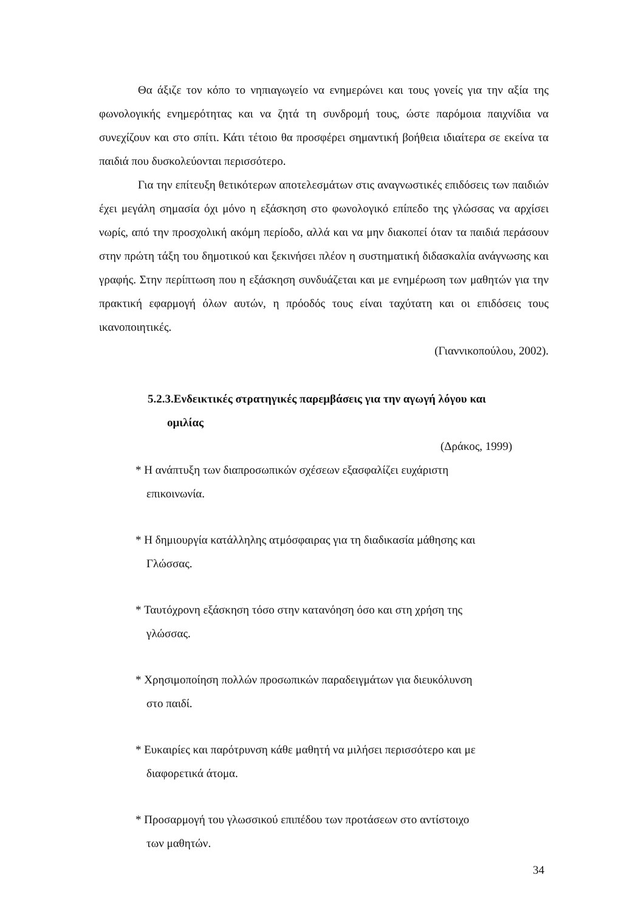Θα άξιζε τον κόπο το νηπιαγωγείο να ενημερώνει και τους γονείς για την αξία της φωνολογικής ενημερότητας και να ζητά τη συνδρομή τους, ώστε παρόμοια παιχνίδια να συνεχίζουν και στο σπίτι. Κάτι τέτοιο θα προσφέρει σημαντική βοήθεια ιδιαίτερα σε εκείνα τα παιδιά που δυσκολεύονται περισσότερο.
Για την επίτευξη θετικότερων αποτελεσμάτων στις αναγνωστικές επιδόσεις των παιδιών έχει μεγάλη σημασία όχι μόνο η εξάσκηση στο φωνολογικό επίπεδο της γλώσσας να αρχίσει νωρίς, από την προσχολική ακόμη περίοδο, αλλά και να μην διακοπεί όταν τα παιδιά περάσουν στην πρώτη τάξη του δημοτικού και ξεκινήσει πλέον η συστηματική διδασκαλία ανάγνωσης και γραφής. Στην περίπτωση που η εξάσκηση συνδυάζεται και με ενημέρωση των μαθητών για την πρακτική εφαρμογή όλων αυτών, η πρόοδός τους είναι ταχύτατη και οι επιδόσεις τους ικανοποιητικές.
(Γιαννικοπούλου, 2002).
5.2.3.Ενδεικτικές στρατηγικές παρεμβάσεις για την αγωγή λόγου και
ομιλίας
(Δράκος, 1999)
* Η ανάπτυξη των διαπροσωπικών σχέσεων εξασφαλίζει ευχάριστη
επικοινωνία.
* Η δημιουργία κατάλληλης ατμόσφαιρας για τη διαδικασία μάθησης και
Γλώσσας.
* Ταυτόχρονη εξάσκηση τόσο στην κατανόηση όσο και στη χρήση της
γλώσσας.
* Χρησιμοποίηση πολλών προσωπικών παραδειγμάτων για διευκόλυνση
στο παιδί.
* Ευκαιρίες και παρότρυνση κάθε μαθητή να μιλήσει περισσότερο και με
διαφορετικά άτομα.
* Προσαρμογή του γλωσσικού επιπέδου των προτάσεων στο αντίστοιχο
των μαθητών.
34